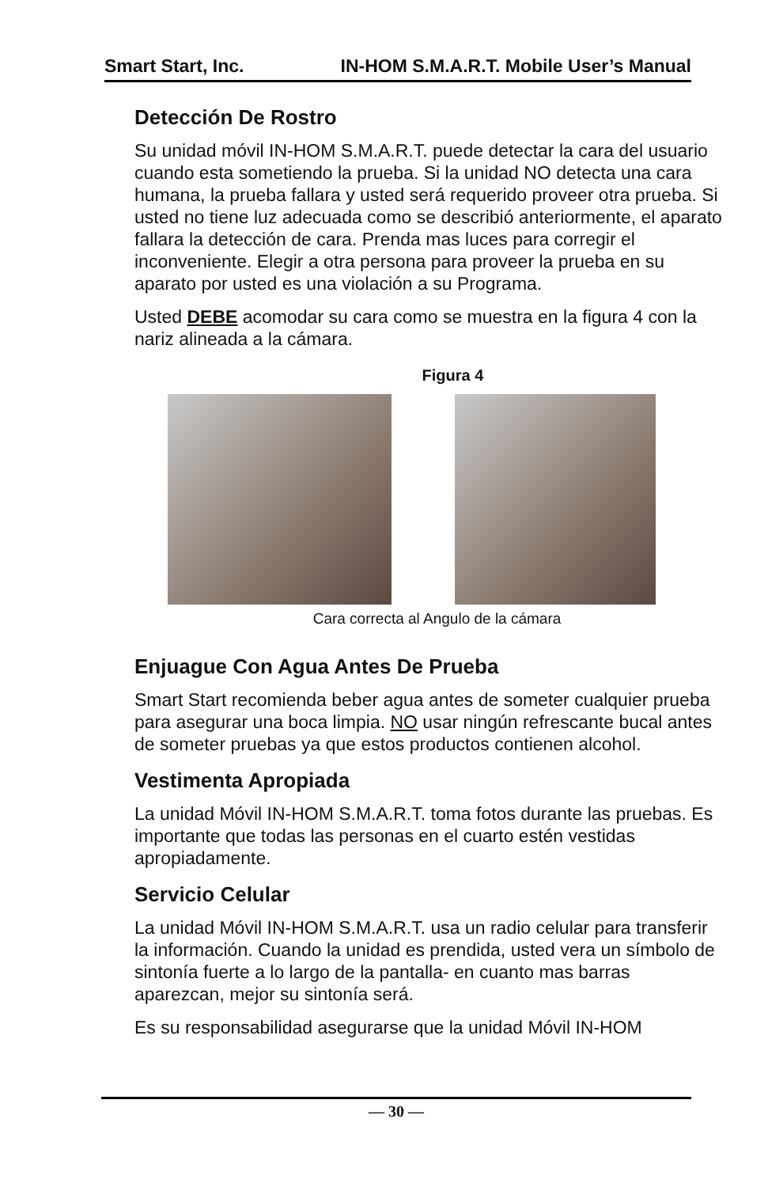Smart Start, Inc. IN-HOM S.M.A.R.T. Mobile User’s Manual
Detección De Rostro
Su unidad móvil IN-HOM S.M.A.R.T. puede detectar la cara del usuario cuando esta sometiendo la prueba. Si la unidad NO detecta una cara humana, la prueba fallara y usted será requerido proveer otra prueba. Si usted no tiene luz adecuada como se describió anteriormente, el aparato fallara la detección de cara. Prenda mas luces para corregir el inconveniente. Elegir a otra persona para proveer la prueba en su aparato por usted es una violación a su Programa.
Usted DEBE acomodar su cara como se muestra en la figura 4 con la nariz alineada a la cámara.
Figura 4
Cara correcta al Angulo de la cámara
Enjuague Con Agua Antes De Prueba
Smart Start recomienda beber agua antes de someter cualquier prueba para asegurar una boca limpia. NO usar ningún refrescante bucal antes de someter pruebas ya que estos productos contienen alcohol.
Vestimenta Apropiada
La unidad Móvil IN-HOM S.M.A.R.T. toma fotos durante las pruebas. Es importante que todas las personas en el cuarto estén vestidas apropiadamente.
Servicio Celular
La unidad Móvil IN-HOM S.M.A.R.T. usa un radio celular para transferir la información. Cuando la unidad es prendida, usted vera un símbolo de sintonía fuerte a lo largo de la pantalla- en cuanto mas barras aparezcan, mejor su sintonía será.
Es su responsabilidad asegurarse que la unidad Móvil IN-HOM
— 30 —